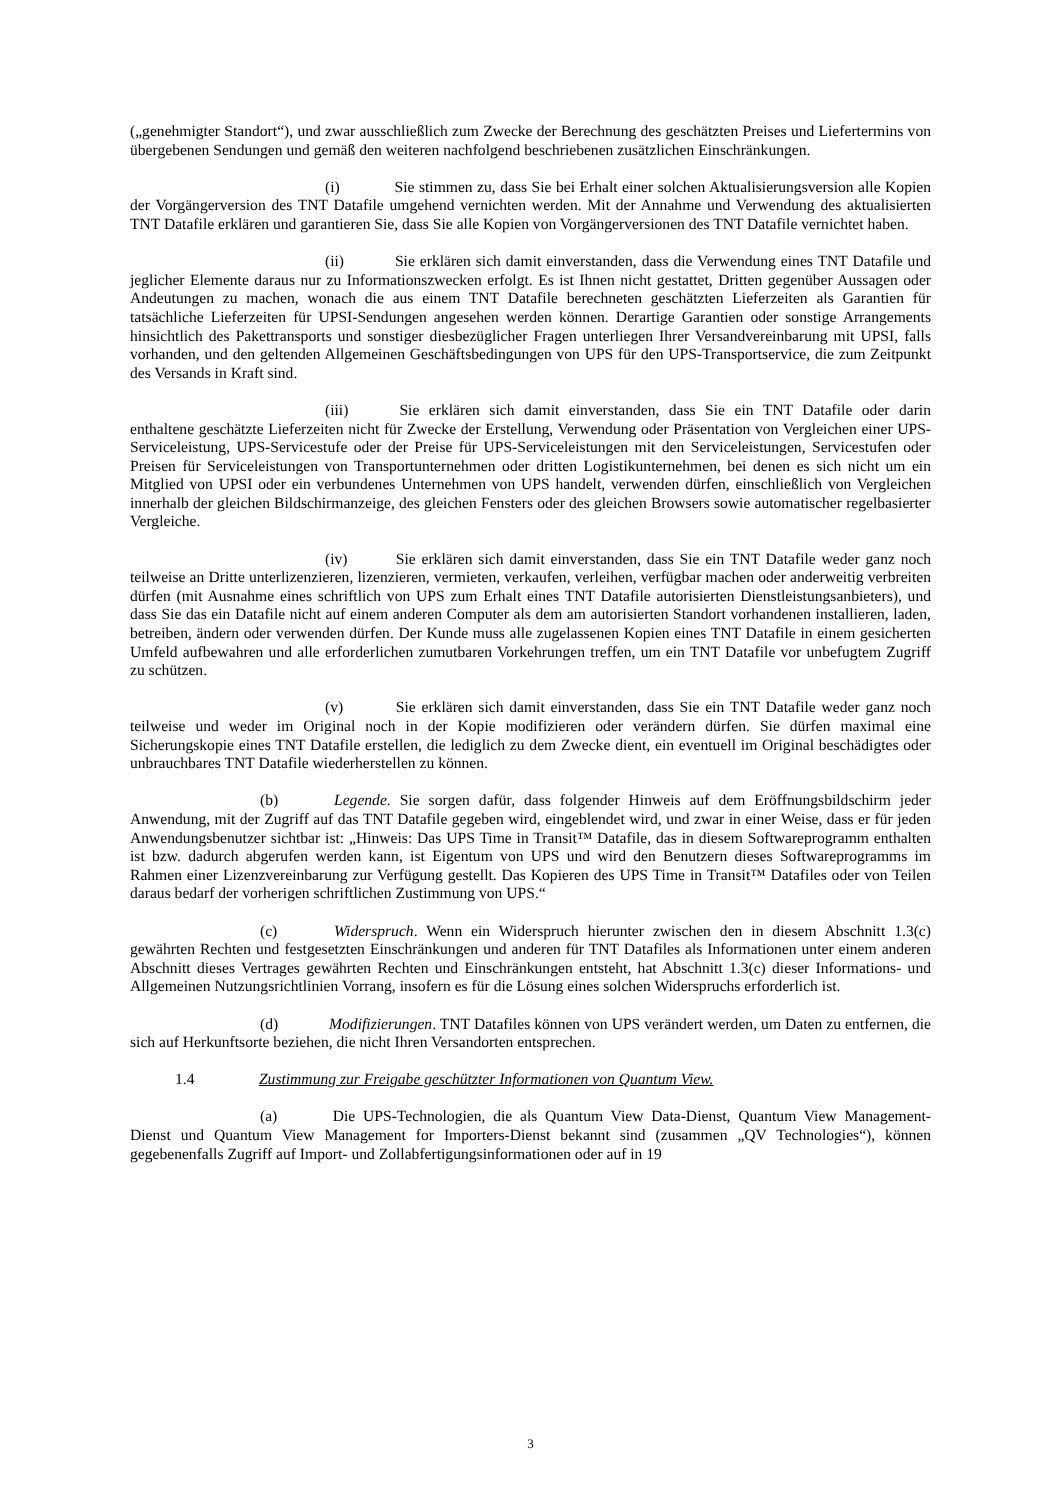(„genehmigter Standort“), und zwar ausschließlich zum Zwecke der Berechnung des geschätzten Preises und Liefertermins von übergebenen Sendungen und gemäß den weiteren nachfolgend beschriebenen zusätzlichen Einschränkungen.
(i) Sie stimmen zu, dass Sie bei Erhalt einer solchen Aktualisierungsversion alle Kopien der Vorgängerversion des TNT Datafile umgehend vernichten werden. Mit der Annahme und Verwendung des aktualisierten TNT Datafile erklären und garantieren Sie, dass Sie alle Kopien von Vorgängerversionen des TNT Datafile vernichtet haben.
(ii) Sie erklären sich damit einverstanden, dass die Verwendung eines TNT Datafile und jeglicher Elemente daraus nur zu Informationszwecken erfolgt. Es ist Ihnen nicht gestattet, Dritten gegenüber Aussagen oder Andeutungen zu machen, wonach die aus einem TNT Datafile berechneten geschätzten Lieferzeiten als Garantien für tatsächliche Lieferzeiten für UPSI-Sendungen angesehen werden können. Derartige Garantien oder sonstige Arrangements hinsichtlich des Pakettransports und sonstiger diesbezüglicher Fragen unterliegen Ihrer Versandvereinbarung mit UPSI, falls vorhanden, und den geltenden Allgemeinen Geschäftsbedingungen von UPS für den UPS-Transportservice, die zum Zeitpunkt des Versands in Kraft sind.
(iii) Sie erklären sich damit einverstanden, dass Sie ein TNT Datafile oder darin enthaltene geschätzte Lieferzeiten nicht für Zwecke der Erstellung, Verwendung oder Präsentation von Vergleichen einer UPS-Serviceleistung, UPS-Servicestufe oder der Preise für UPS-Serviceleistungen mit den Serviceleistungen, Servicestufen oder Preisen für Serviceleistungen von Transportunternehmen oder dritten Logistikunternehmen, bei denen es sich nicht um ein Mitglied von UPSI oder ein verbundenes Unternehmen von UPS handelt, verwenden dürfen, einschließlich von Vergleichen innerhalb der gleichen Bildschirmanzeige, des gleichen Fensters oder des gleichen Browsers sowie automatischer regelbasierter Vergleiche.
(iv) Sie erklären sich damit einverstanden, dass Sie ein TNT Datafile weder ganz noch teilweise an Dritte unterlizenzieren, lizenzieren, vermieten, verkaufen, verleihen, verfügbar machen oder anderweitig verbreiten dürfen (mit Ausnahme eines schriftlich von UPS zum Erhalt eines TNT Datafile autorisierten Dienstleistungsanbieters), und dass Sie das ein Datafile nicht auf einem anderen Computer als dem am autorisierten Standort vorhandenen installieren, laden, betreiben, ändern oder verwenden dürfen. Der Kunde muss alle zugelassenen Kopien eines TNT Datafile in einem gesicherten Umfeld aufbewahren und alle erforderlichen zumutbaren Vorkehrungen treffen, um ein TNT Datafile vor unbefugtem Zugriff zu schützen.
(v) Sie erklären sich damit einverstanden, dass Sie ein TNT Datafile weder ganz noch teilweise und weder im Original noch in der Kopie modifizieren oder verändern dürfen. Sie dürfen maximal eine Sicherungskopie eines TNT Datafile erstellen, die lediglich zu dem Zwecke dient, ein eventuell im Original beschädigtes oder unbrauchbares TNT Datafile wiederherstellen zu können.
(b) Legende. Sie sorgen dafür, dass folgender Hinweis auf dem Eröffnungsbildschirm jeder Anwendung, mit der Zugriff auf das TNT Datafile gegeben wird, eingeblendet wird, und zwar in einer Weise, dass er für jeden Anwendungsbenutzer sichtbar ist: „Hinweis: Das UPS Time in Transit™ Datafile, das in diesem Softwareprogramm enthalten ist bzw. dadurch abgerufen werden kann, ist Eigentum von UPS und wird den Benutzern dieses Softwareprogramms im Rahmen einer Lizenzvereinbarung zur Verfügung gestellt. Das Kopieren des UPS Time in Transit™ Datafiles oder von Teilen daraus bedarf der vorherigen schriftlichen Zustimmung von UPS.“
(c) Widerspruch. Wenn ein Widerspruch hierunter zwischen den in diesem Abschnitt 1.3(c) gewährten Rechten und festgesetzten Einschränkungen und anderen für TNT Datafiles als Informationen unter einem anderen Abschnitt dieses Vertrages gewährten Rechten und Einschränkungen entsteht, hat Abschnitt 1.3(c) dieser Informations- und Allgemeinen Nutzungsrichtlinien Vorrang, insofern es für die Lösung eines solchen Widerspruchs erforderlich ist.
(d) Modifizierungen. TNT Datafiles können von UPS verändert werden, um Daten zu entfernen, die sich auf Herkunftsorte beziehen, die nicht Ihren Versandorten entsprechen.
1.4 Zustimmung zur Freigabe geschützter Informationen von Quantum View.
(a) Die UPS-Technologien, die als Quantum View Data-Dienst, Quantum View Management-Dienst und Quantum View Management for Importers-Dienst bekannt sind (zusammen „QV Technologies“), können gegebenenfalls Zugriff auf Import- und Zollabfertigungsinformationen oder auf in 19
3